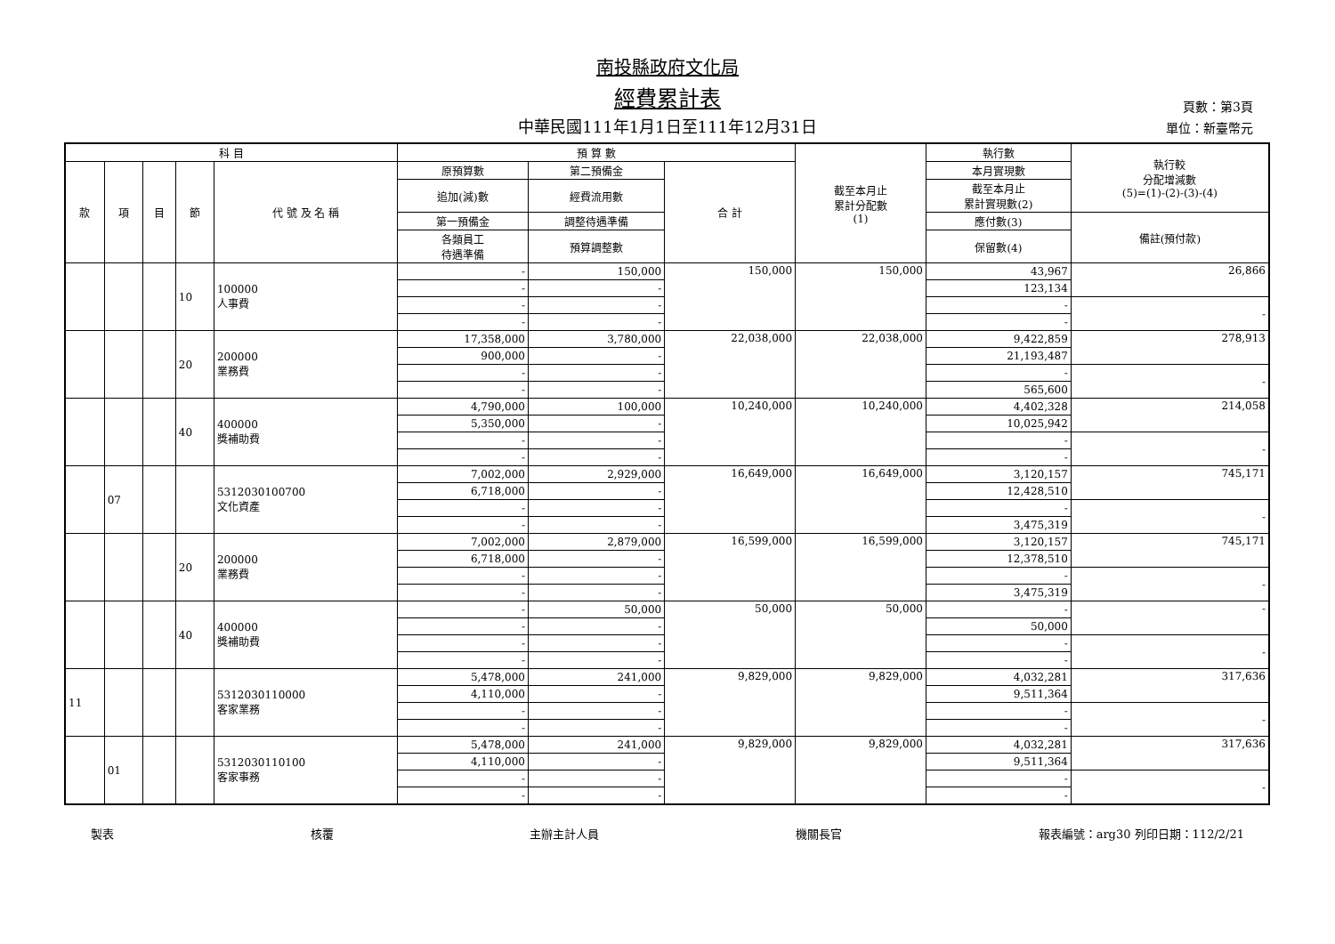南投縣政府文化局
經費累計表
中華民國111年1月1日至111年12月31日
頁數：第3頁
單位：新臺幣元
| 科 目 | | | | | 預 算 數 | | | 截至本月止 累計分配數 (1) | 執行數 | 執行較 分配增減數 (5)=(1)-(2)-(3)-(4) |
| --- | --- | --- | --- | --- | --- | --- | --- | --- | --- | --- |
| 款 | 項 | 目 | 節 | 代 號 及 名 稱 | 原預算數 | 第二預備金 | 合 計 | | 本月實現數 | |
| | | | | | 追加(減)數 | 經費流用數 | | | 截至本月止 累計實現數(2) | |
| | | | | | 第一預備金 | 調整待遇準備 | | | 應付數(3) | 備註(預付款) |
| | | | | | 各類員工 待遇準備 | 預算調整數 | | | 保留數(4) | |
| | | | 10 | 100000 人事費 | - | 150,000 | 150,000 | 150,000 | 43,967 | 26,866 |
| | | | | | - | - | | | 123,134 | |
| | | | | | - | - | | | - | - |
| | | | | | - | - | | | - | |
| | | | 20 | 200000 業務費 | 17,358,000 | 3,780,000 | 22,038,000 | 22,038,000 | 9,422,859 | 278,913 |
| | | | | | 900,000 | - | | | 21,193,487 | |
| | | | | | - | - | | | - | - |
| | | | | | - | - | | | 565,600 | |
| | | | 40 | 400000 獎補助費 | 4,790,000 | 100,000 | 10,240,000 | 10,240,000 | 4,402,328 | 214,058 |
| | | | | | 5,350,000 | - | | | 10,025,942 | |
| | | | | | - | - | | | - | - |
| | | | | | - | - | | | - | |
| | 07 | | | 5312030100700 文化資產 | 7,002,000 | 2,929,000 | 16,649,000 | 16,649,000 | 3,120,157 | 745,171 |
| | | | | | 6,718,000 | - | | | 12,428,510 | |
| | | | | | - | - | | | - | - |
| | | | | | - | - | | | 3,475,319 | |
| | | | 20 | 200000 業務費 | 7,002,000 | 2,879,000 | 16,599,000 | 16,599,000 | 3,120,157 | 745,171 |
| | | | | | 6,718,000 | - | | | 12,378,510 | |
| | | | | | - | - | | | - | - |
| | | | | | - | - | | | 3,475,319 | |
| | | | 40 | 400000 獎補助費 | - | 50,000 | 50,000 | 50,000 | - | - |
| | | | | | - | - | | | 50,000 | |
| | | | | | - | - | | | - | - |
| | | | | | - | - | | | - | |
| 11 | | | | 5312030110000 客家業務 | 5,478,000 | 241,000 | 9,829,000 | 9,829,000 | 4,032,281 | 317,636 |
| | | | | | 4,110,000 | - | | | 9,511,364 | |
| | | | | | - | - | | | - | - |
| | | | | | - | - | | | - | |
| | 01 | | | 5312030110100 客家事務 | 5,478,000 | 241,000 | 9,829,000 | 9,829,000 | 4,032,281 | 317,636 |
| | | | | | 4,110,000 | - | | | 9,511,364 | |
| | | | | | - | - | | | - | - |
| | | | | | - | - | | | - | |
製表 核覆 主辦主計人員 機關長官 報表編號：arg30 列印日期：112/2/21